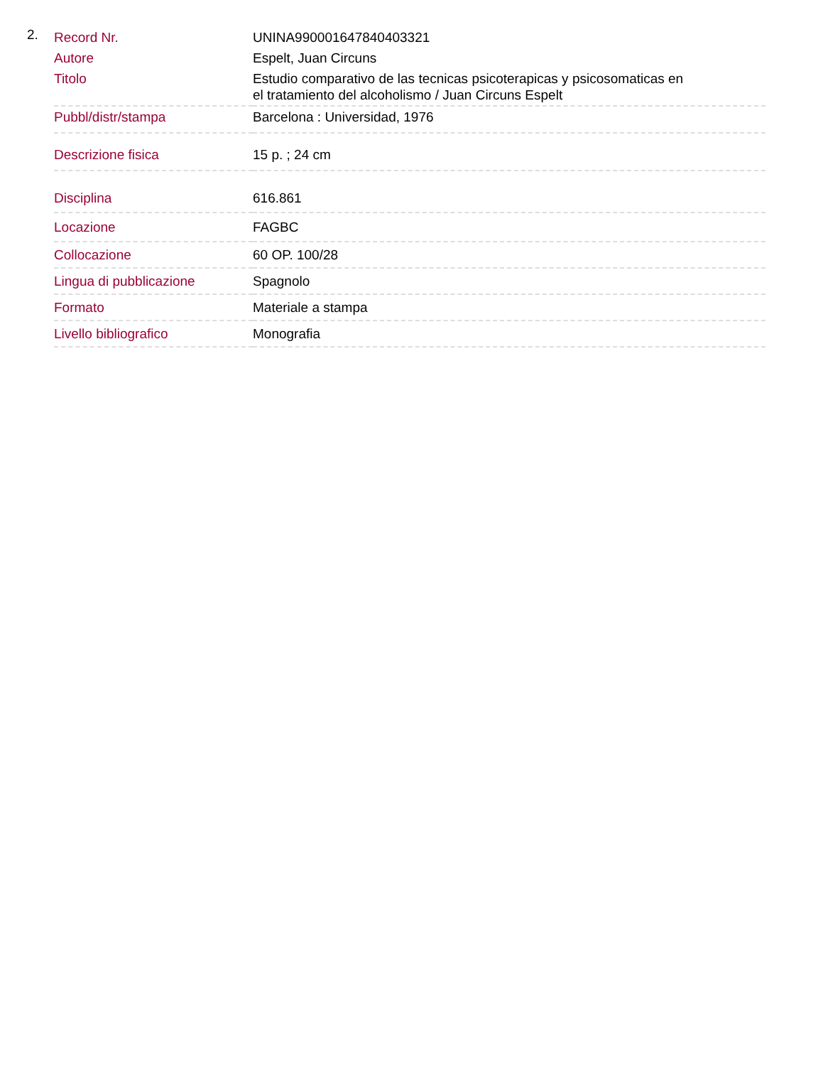2.
| Record Nr. | UNINA990001647840403321 |
| Autore | Espelt, Juan Circuns |
| Titolo | Estudio comparativo de las tecnicas psicoterapicas y psicosomaticas en el tratamiento del alcoholismo / Juan Circuns Espelt |
| Pubbl/distr/stampa | Barcelona : Universidad, 1976 |
| Descrizione fisica | 15 p. ; 24 cm |
| Disciplina | 616.861 |
| Locazione | FAGBC |
| Collocazione | 60 OP. 100/28 |
| Lingua di pubblicazione | Spagnolo |
| Formato | Materiale a stampa |
| Livello bibliografico | Monografia |